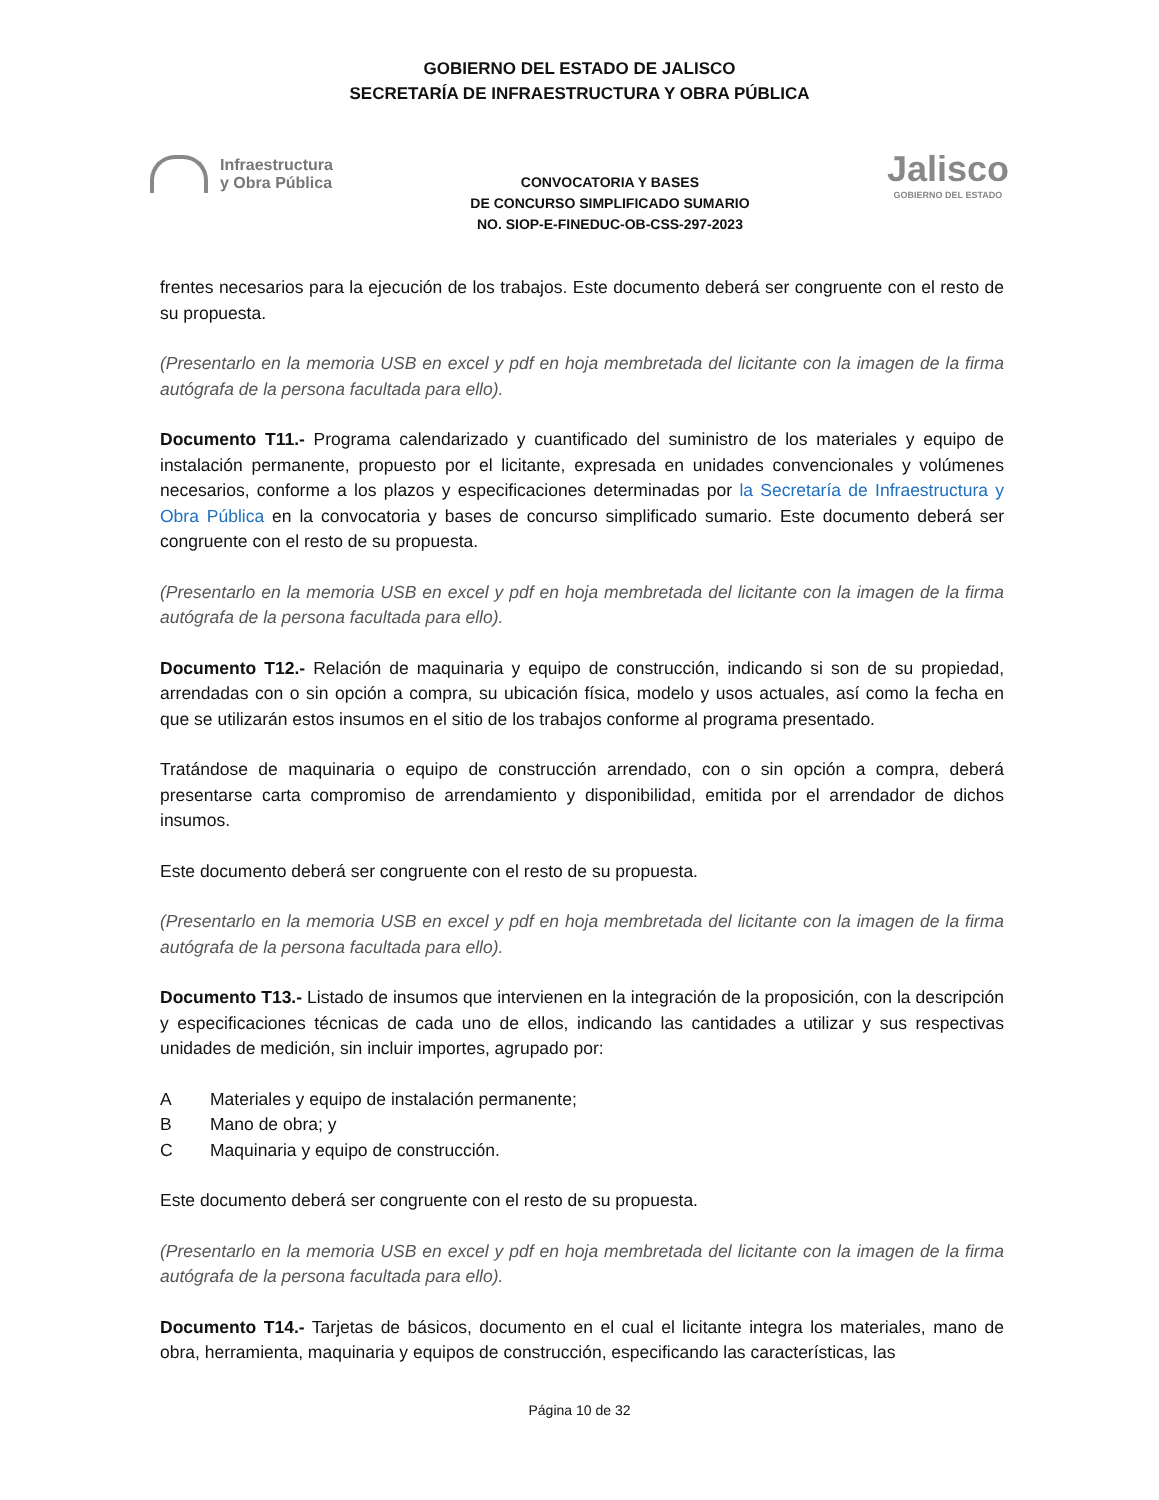GOBIERNO DEL ESTADO DE JALISCO
SECRETARÍA DE INFRAESTRUCTURA Y OBRA PÚBLICA
Infraestructura
y Obra Pública
CONVOCATORIA Y BASES
DE CONCURSO SIMPLIFICADO SUMARIO
NO. SIOP-E-FINEDUC-OB-CSS-297-2023
Jalisco
GOBIERNO DEL ESTADO
frentes necesarios para la ejecución de los trabajos. Este documento deberá ser congruente con el resto de su propuesta.
(Presentarlo en la memoria USB en excel y pdf en hoja membretada del licitante con la imagen de la firma autógrafa de la persona facultada para ello).
Documento T11.- Programa calendarizado y cuantificado del suministro de los materiales y equipo de instalación permanente, propuesto por el licitante, expresada en unidades convencionales y volúmenes necesarios, conforme a los plazos y especificaciones determinadas por la Secretaría de Infraestructura y Obra Pública en la convocatoria y bases de concurso simplificado sumario. Este documento deberá ser congruente con el resto de su propuesta.
(Presentarlo en la memoria USB en excel y pdf en hoja membretada del licitante con la imagen de la firma autógrafa de la persona facultada para ello).
Documento T12.- Relación de maquinaria y equipo de construcción, indicando si son de su propiedad, arrendadas con o sin opción a compra, su ubicación física, modelo y usos actuales, así como la fecha en que se utilizarán estos insumos en el sitio de los trabajos conforme al programa presentado.
Tratándose de maquinaria o equipo de construcción arrendado, con o sin opción a compra, deberá presentarse carta compromiso de arrendamiento y disponibilidad, emitida por el arrendador de dichos insumos.
Este documento deberá ser congruente con el resto de su propuesta.
(Presentarlo en la memoria USB en excel y pdf en hoja membretada del licitante con la imagen de la firma autógrafa de la persona facultada para ello).
Documento T13.- Listado de insumos que intervienen en la integración de la proposición, con la descripción y especificaciones técnicas de cada uno de ellos, indicando las cantidades a utilizar y sus respectivas unidades de medición, sin incluir importes, agrupado por:
A Materiales y equipo de instalación permanente;
B Mano de obra; y
C Maquinaria y equipo de construcción.
Este documento deberá ser congruente con el resto de su propuesta.
(Presentarlo en la memoria USB en excel y pdf en hoja membretada del licitante con la imagen de la firma autógrafa de la persona facultada para ello).
Documento T14.- Tarjetas de básicos, documento en el cual el licitante integra los materiales, mano de obra, herramienta, maquinaria y equipos de construcción, especificando las características, las
Página 10 de 32